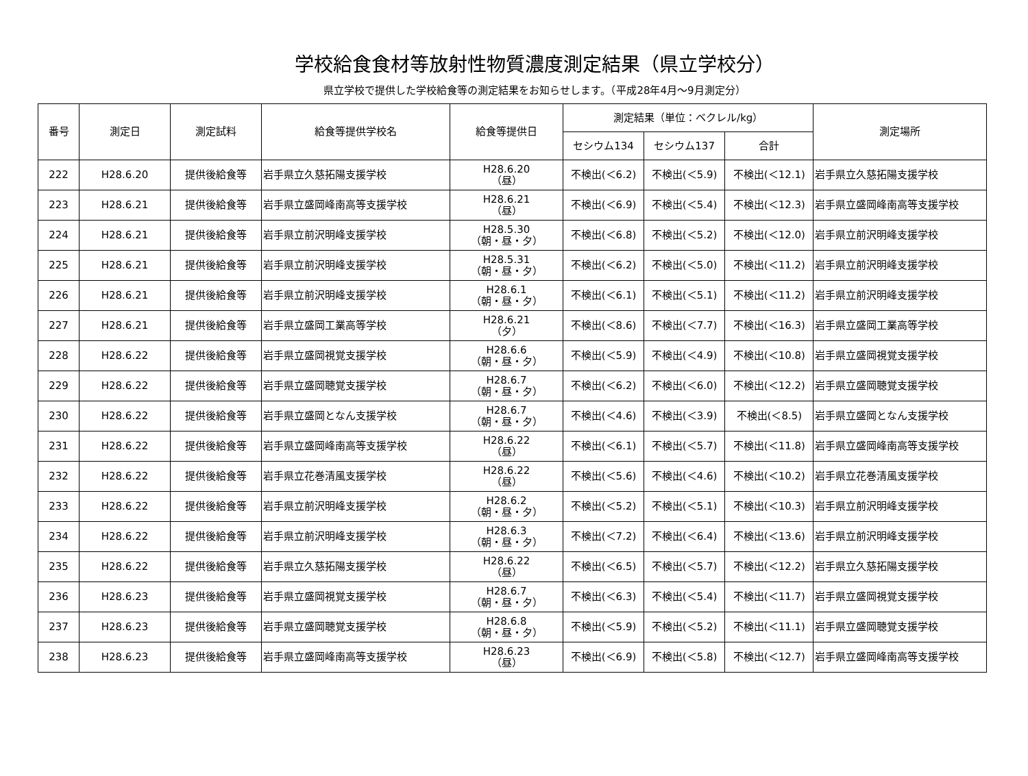学校給食食材等放射性物質濃度測定結果（県立学校分）
県立学校で提供した学校給食等の測定結果をお知らせします。（平成28年4月～9月測定分）
| 番号 | 測定日 | 測定試料 | 給食等提供学校名 | 給食等提供日 | 測定結果（単位：ベクレル/kg） | | | 測定場所 |
| --- | --- | --- | --- | --- | --- | --- | --- | --- |
| | | | | | セシウム134 | セシウム137 | 合計 | |
| 222 | H28.6.20 | 提供後給食等 | 岩手県立久慈拓陽支援学校 | H28.6.20 （昼） | 不検出(＜6.2) | 不検出(＜5.9) | 不検出(＜12.1) | 岩手県立久慈拓陽支援学校 |
| 223 | H28.6.21 | 提供後給食等 | 岩手県立盛岡峰南高等支援学校 | H28.6.21 （昼） | 不検出(＜6.9) | 不検出(＜5.4) | 不検出(＜12.3) | 岩手県立盛岡峰南高等支援学校 |
| 224 | H28.6.21 | 提供後給食等 | 岩手県立前沢明峰支援学校 | H28.5.30 （朝・昼・夕） | 不検出(＜6.8) | 不検出(＜5.2) | 不検出(＜12.0) | 岩手県立前沢明峰支援学校 |
| 225 | H28.6.21 | 提供後給食等 | 岩手県立前沢明峰支援学校 | H28.5.31 （朝・昼・夕） | 不検出(＜6.2) | 不検出(＜5.0) | 不検出(＜11.2) | 岩手県立前沢明峰支援学校 |
| 226 | H28.6.21 | 提供後給食等 | 岩手県立前沢明峰支援学校 | H28.6.1 （朝・昼・夕） | 不検出(＜6.1) | 不検出(＜5.1) | 不検出(＜11.2) | 岩手県立前沢明峰支援学校 |
| 227 | H28.6.21 | 提供後給食等 | 岩手県立盛岡工業高等学校 | H28.6.21 （夕） | 不検出(＜8.6) | 不検出(＜7.7) | 不検出(＜16.3) | 岩手県立盛岡工業高等学校 |
| 228 | H28.6.22 | 提供後給食等 | 岩手県立盛岡視覚支援学校 | H28.6.6 （朝・昼・夕） | 不検出(＜5.9) | 不検出(＜4.9) | 不検出(＜10.8) | 岩手県立盛岡視覚支援学校 |
| 229 | H28.6.22 | 提供後給食等 | 岩手県立盛岡聴覚支援学校 | H28.6.7 （朝・昼・夕） | 不検出(＜6.2) | 不検出(＜6.0) | 不検出(＜12.2) | 岩手県立盛岡聴覚支援学校 |
| 230 | H28.6.22 | 提供後給食等 | 岩手県立盛岡となん支援学校 | H28.6.7 （朝・昼・夕） | 不検出(＜4.6) | 不検出(＜3.9) | 不検出(＜8.5) | 岩手県立盛岡となん支援学校 |
| 231 | H28.6.22 | 提供後給食等 | 岩手県立盛岡峰南高等支援学校 | H28.6.22 （昼） | 不検出(＜6.1) | 不検出(＜5.7) | 不検出(＜11.8) | 岩手県立盛岡峰南高等支援学校 |
| 232 | H28.6.22 | 提供後給食等 | 岩手県立花巻清風支援学校 | H28.6.22 （昼） | 不検出(＜5.6) | 不検出(＜4.6) | 不検出(＜10.2) | 岩手県立花巻清風支援学校 |
| 233 | H28.6.22 | 提供後給食等 | 岩手県立前沢明峰支援学校 | H28.6.2 （朝・昼・夕） | 不検出(＜5.2) | 不検出(＜5.1) | 不検出(＜10.3) | 岩手県立前沢明峰支援学校 |
| 234 | H28.6.22 | 提供後給食等 | 岩手県立前沢明峰支援学校 | H28.6.3 （朝・昼・夕） | 不検出(＜7.2) | 不検出(＜6.4) | 不検出(＜13.6) | 岩手県立前沢明峰支援学校 |
| 235 | H28.6.22 | 提供後給食等 | 岩手県立久慈拓陽支援学校 | H28.6.22 （昼） | 不検出(＜6.5) | 不検出(＜5.7) | 不検出(＜12.2) | 岩手県立久慈拓陽支援学校 |
| 236 | H28.6.23 | 提供後給食等 | 岩手県立盛岡視覚支援学校 | H28.6.7 （朝・昼・夕） | 不検出(＜6.3) | 不検出(＜5.4) | 不検出(＜11.7) | 岩手県立盛岡視覚支援学校 |
| 237 | H28.6.23 | 提供後給食等 | 岩手県立盛岡聴覚支援学校 | H28.6.8 （朝・昼・夕） | 不検出(＜5.9) | 不検出(＜5.2) | 不検出(＜11.1) | 岩手県立盛岡聴覚支援学校 |
| 238 | H28.6.23 | 提供後給食等 | 岩手県立盛岡峰南高等支援学校 | H28.6.23 （昼） | 不検出(＜6.9) | 不検出(＜5.8) | 不検出(＜12.7) | 岩手県立盛岡峰南高等支援学校 |